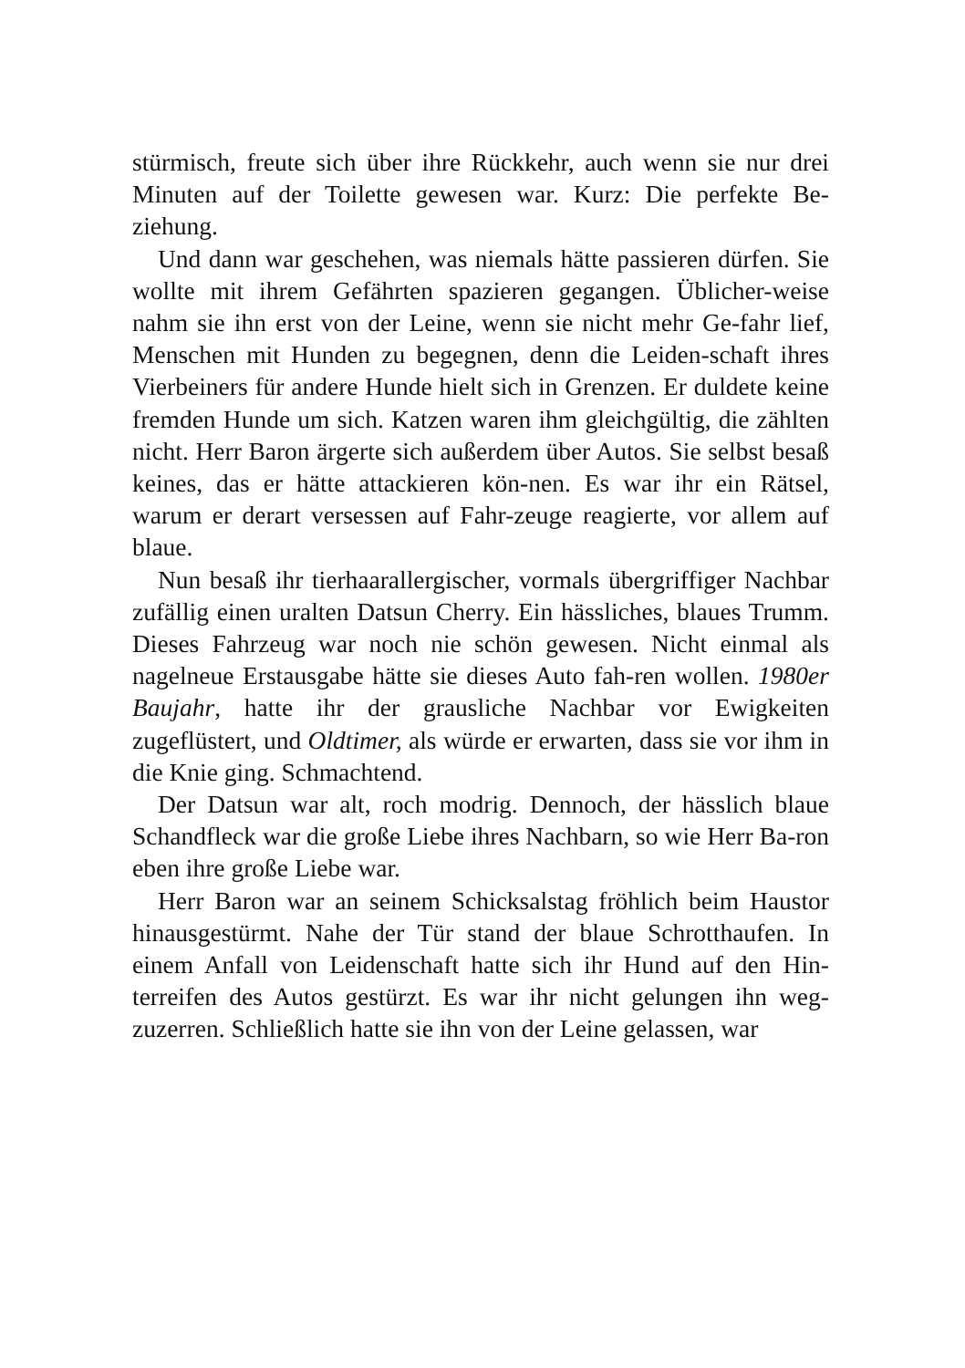stürmisch, freute sich über ihre Rückkehr, auch wenn sie nur drei Minuten auf der Toilette gewesen war. Kurz: Die perfekte Be-ziehung.
Und dann war geschehen, was niemals hätte passieren dürfen. Sie wollte mit ihrem Gefährten spazieren gegangen. Üblicher-weise nahm sie ihn erst von der Leine, wenn sie nicht mehr Ge-fahr lief, Menschen mit Hunden zu begegnen, denn die Leiden-schaft ihres Vierbeiners für andere Hunde hielt sich in Grenzen. Er duldete keine fremden Hunde um sich. Katzen waren ihm gleichgültig, die zählten nicht. Herr Baron ärgerte sich außerdem über Autos. Sie selbst besaß keines, das er hätte attackieren kön-nen. Es war ihr ein Rätsel, warum er derart versessen auf Fahr-zeuge reagierte, vor allem auf blaue.
Nun besaß ihr tierhaarallergischer, vormals übergriffiger Nachbar zufällig einen uralten Datsun Cherry. Ein hässliches, blaues Trumm. Dieses Fahrzeug war noch nie schön gewesen. Nicht einmal als nagelneue Erstausgabe hätte sie dieses Auto fah-ren wollen. 1980er Baujahr, hatte ihr der grausliche Nachbar vor Ewigkeiten zugeflüstert, und Oldtimer, als würde er erwarten, dass sie vor ihm in die Knie ging. Schmachtend.
Der Datsun war alt, roch modrig. Dennoch, der hässlich blaue Schandfleck war die große Liebe ihres Nachbarn, so wie Herr Ba-ron eben ihre große Liebe war.
Herr Baron war an seinem Schicksalstag fröhlich beim Haustor hinausgestürmt. Nahe der Tür stand der blaue Schrotthaufen. In einem Anfall von Leidenschaft hatte sich ihr Hund auf den Hin-terreifen des Autos gestürzt. Es war ihr nicht gelungen ihn weg-zuzerren. Schließlich hatte sie ihn von der Leine gelassen, war